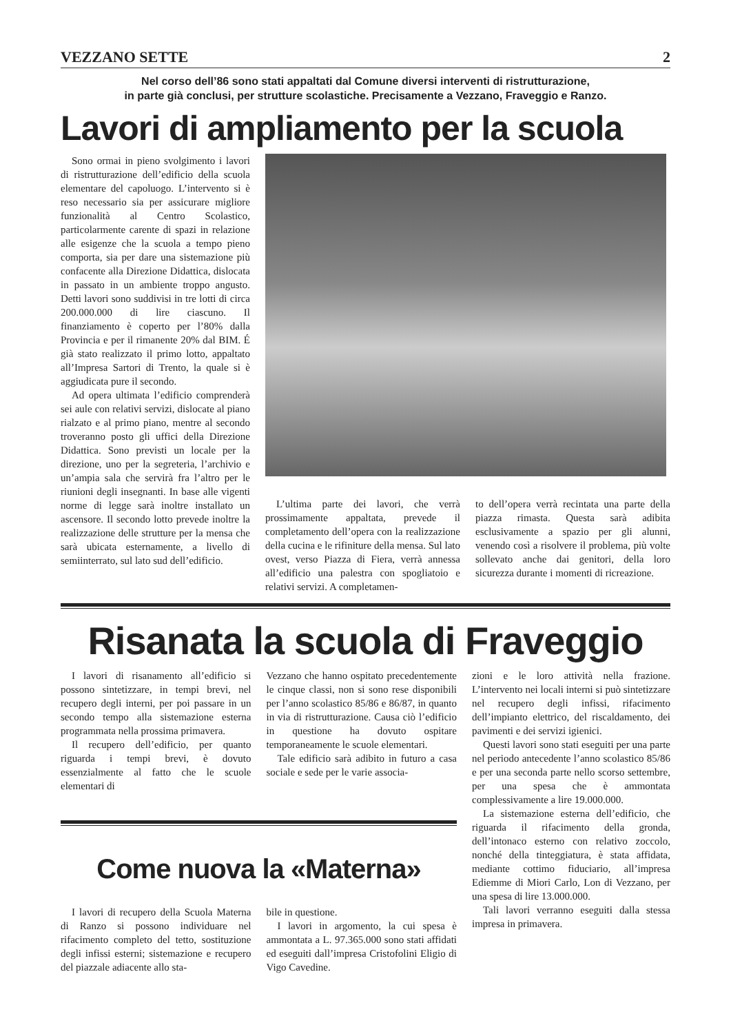VEZZANO SETTE 2
Nel corso dell’86 sono stati appaltati dal Comune diversi interventi di ristrutturazione,
in parte già conclusi, per strutture scolastiche. Precisamente a Vezzano, Fraveggio e Ranzo.
Lavori di ampliamento per la scuola
Sono ormai in pieno svolgimento i lavori di ristrutturazione dell’edificio della scuola elementare del capoluogo. L’intervento si è reso necessario sia per assicurare migliore funzionalità al Centro Scolastico, particolarmente carente di spazi in relazione alle esigenze che la scuola a tempo pieno comporta, sia per dare una sistemazione più confacente alla Direzione Didattica, dislocata in passato in un ambiente troppo angusto. Detti lavori sono suddivisi in tre lotti di circa 200.000.000 di lire ciascuno. Il finanziamento è coperto per l’80% dalla Provincia e per il rimanente 20% dal BIM. É già stato realizzato il primo lotto, appaltato all’Impresa Sartori di Trento, la quale si è aggiudicata pure il secondo.
Ad opera ultimata l’edificio comprenderà sei aule con relativi servizi, dislocate al piano rialzato e al primo piano, mentre al secondo troveranno posto gli uffici della Direzione Didattica. Sono previsti un locale per la direzione, uno per la segreteria, l’archivio e un’ampia sala che servirà fra l’altro per le riunioni degli insegnanti. In base alle vigenti norme di legge sarà inoltre installato un ascensore. Il secondo lotto prevede inoltre la realizzazione delle strutture per la mensa che sarà ubicata esternamente, a livello di semiinterrato, sul lato sud dell’edificio.
L’ultima parte dei lavori, che verrà prossimamente appaltata, prevede il completamento dell’opera con la realizzazione della cucina e le rifiniture della mensa. Sul lato ovest, verso Piazza di Fiera, verrà annessa all’edificio una palestra con spogliatoio e relativi servizi. A completamen-
to dell’opera verrà recintata una parte della piazza rimasta. Questa sarà adibita esclusivamente a spazio per gli alunni, venendo così a risolvere il problema, più volte sollevato anche dai genitori, della loro sicurezza durante i momenti di ricreazione.
Risanata la scuola di Fraveggio
I lavori di risanamento all’edificio si possono sintetizzare, in tempi brevi, nel recupero degli interni, per poi passare in un secondo tempo alla sistemazione esterna programmata nella prossima primavera.
Il recupero dell’edificio, per quanto riguarda i tempi brevi, è dovuto essenzialmente al fatto che le scuole elementari di
Vezzano che hanno ospitato precedentemente le cinque classi, non si sono rese disponibili per l’anno scolastico 85/86 e 86/87, in quanto in via di ristrutturazione. Causa ciò l’edificio in questione ha dovuto ospitare temporaneamente le scuole elementari.
Tale edificio sarà adibito in futuro a casa sociale e sede per le varie associa-
Come nuova la «Materna»
I lavori di recupero della Scuola Materna di Ranzo si possono individuare nel rifacimento completo del tetto, sostituzione degli infissi esterni; sistemazione e recupero del piazzale adiacente allo sta-
bile in questione.
I lavori in argomento, la cui spesa è ammontata a L. 97.365.000 sono stati affidati ed eseguiti dall’impresa Cristofolini Eligio di Vigo Cavedine.
zioni e le loro attività nella frazione. L’intervento nei locali interni si può sintetizzare nel recupero degli infissi, rifacimento dell’impianto elettrico, del riscaldamento, dei pavimenti e dei servizi igienici.
Questi lavori sono stati eseguiti per una parte nel periodo antecedente l’anno scolastico 85/86 e per una seconda parte nello scorso settembre, per una spesa che è ammontata complessivamente a lire 19.000.000.
La sistemazione esterna dell’edificio, che riguarda il rifacimento della gronda, dell’intonaco esterno con relativo zoccolo, nonché della tinteggiatura, è stata affidata, mediante cottimo fiduciario, all’impresa Ediemme di Miori Carlo, Lon di Vezzano, per una spesa di lire 13.000.000.
Tali lavori verranno eseguiti dalla stessa impresa in primavera.